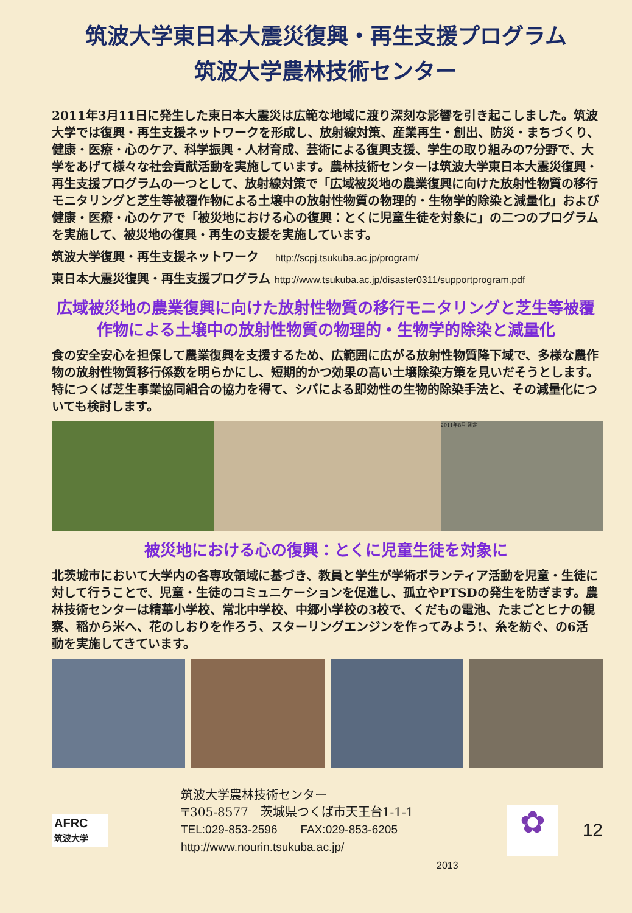筑波大学東日本大震災復興・再生支援プログラム
筑波大学農林技術センター
2011年3月11日に発生した東日本大震災は広範な地域に渡り深刻な影響を引き起こしました。筑波大学では復興・再生支援ネットワークを形成し、放射線対策、産業再生・創出、防災・まちづくり、健康・医療・心のケア、科学振興・人材育成、芸術による復興支援、学生の取り組みの7分野で、大学をあげて様々な社会貢献活動を実施しています。農林技術センターは筑波大学東日本大震災復興・再生支援プログラムの一つとして、放射線対策で「広域被災地の農業復興に向けた放射性物質の移行モニタリングと芝生等被覆作物による土壌中の放射性物質の物理的・生物学的除染と減量化」および健康・医療・心のケアで「被災地における心の復興：とくに児童生徒を対象に」の二つのプログラムを実施して、被災地の復興・再生の支援を実施しています。
筑波大学復興・再生支援ネットワーク　 http://scpj.tsukuba.ac.jp/program/
東日本大震災復興・再生支援プログラム http://www.tsukuba.ac.jp/disaster0311/supportprogram.pdf
広域被災地の農業復興に向けた放射性物質の移行モニタリングと芝生等被覆作物による土壌中の放射性物質の物理的・生物学的除染と減量化
食の安全安心を担保して農業復興を支援するため、広範囲に広がる放射性物質降下域で、多様な農作物の放射性物質移行係数を明らかにし、短期的かつ効果の高い土壌除染方策を見いだそうとします。特につくば芝生事業協同組合の協力を得て、シバによる即効性の生物的除染手法と、その減量化についても検討します。
2011年8月 測定
被災地における心の復興：とくに児童生徒を対象に
北茨城市において大学内の各専攻領域に基づき、教員と学生が学術ボランティア活動を児童・生徒に対して行うことで、児童・生徒のコミュニケーションを促進し、孤立やPTSDの発生を防ぎます。農林技術センターは精華小学校、常北中学校、中郷小学校の3校で、くだもの電池、たまごとヒナの観察、稲から米へ、花のしおりを作ろう、スターリングエンジンを作ってみよう!、糸を紡ぐ、の6活動を実施してきています。
AFRC
筑波大学
筑波大学農林技術センター
〒305-8577　茨城県つくば市天王台1-1-1
TEL:029-853-2596　　FAX:029-853-6205
http://www.nourin.tsukuba.ac.jp/
2013
✿
12